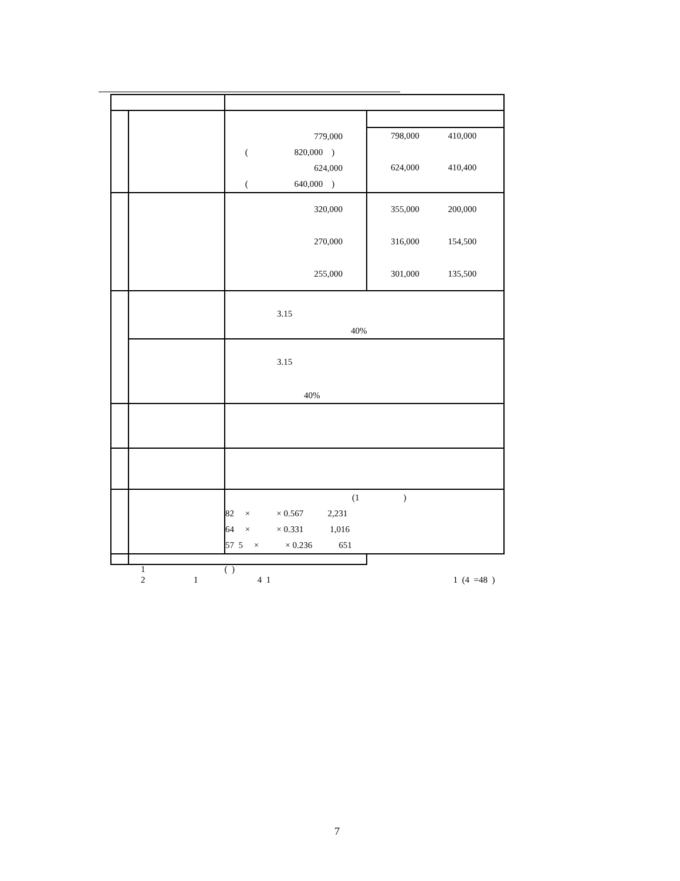| | | 779,000 ( 820,000 ) 624,000 ( 640,000 ) | 798,000 410,000 624,000 410,400 |
| | | 320,000 270,000 255,000 | 355,000 200,000 316,000 154,500 301,000 135,500 |
| | | 3.15 40% | |
| | | 3.15 40% | |
| | | (1 ) 82 × × 0.567 2,231 64 × × 0.331 1,016 57 5 × × 0.236 651 | |
1 ( )
2 1 4 1 1 (4 =48 )
7